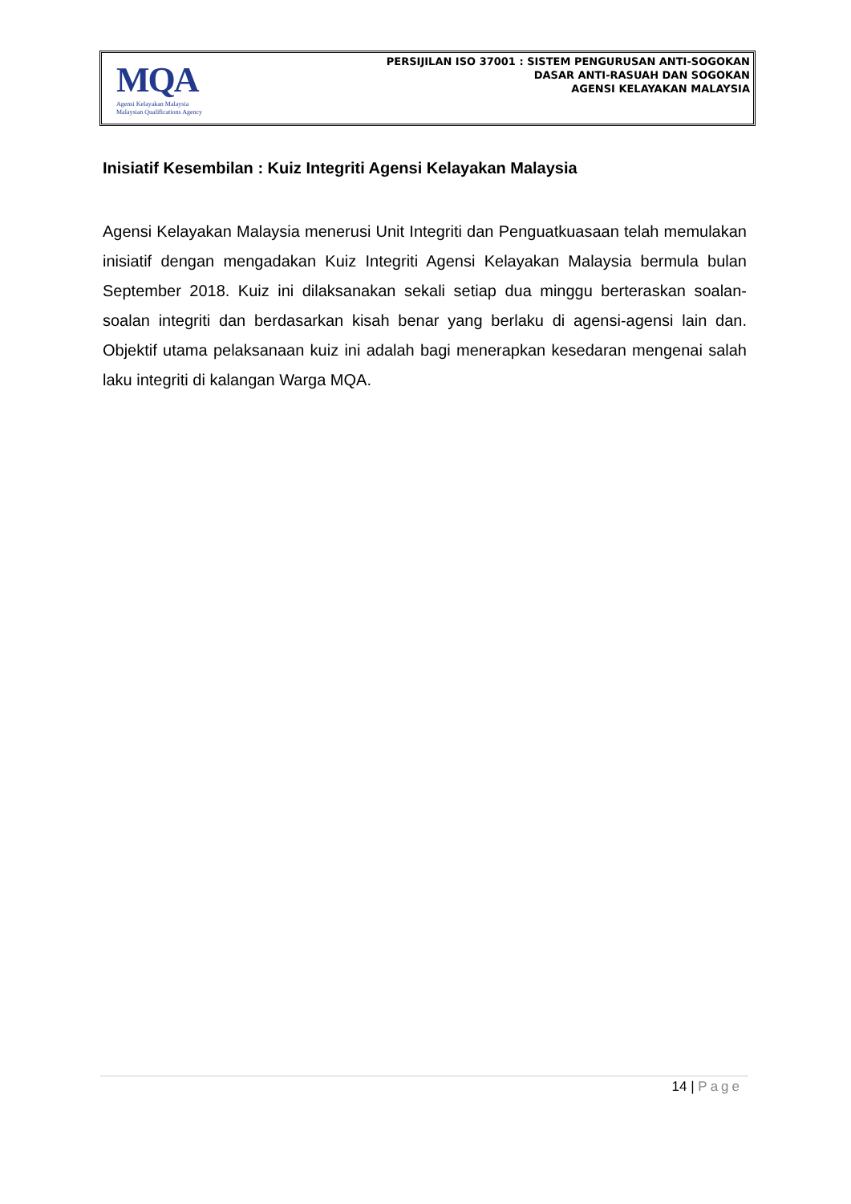MQA
Agensi Kelayakan Malaysia
Malaysian Qualifications Agency
PERSIJILAN ISO 37001 : SISTEM PENGURUSAN ANTI-SOGOKAN
DASAR ANTI-RASUAH DAN SOGOKAN
AGENSI KELAYAKAN MALAYSIA
Inisiatif Kesembilan : Kuiz Integriti Agensi Kelayakan Malaysia
Agensi Kelayakan Malaysia menerusi Unit Integriti dan Penguatkuasaan telah memulakan inisiatif dengan mengadakan Kuiz Integriti Agensi Kelayakan Malaysia bermula bulan September 2018. Kuiz ini dilaksanakan sekali setiap dua minggu berteraskan soalan-soalan integriti dan berdasarkan kisah benar yang berlaku di agensi-agensi lain dan. Objektif utama pelaksanaan kuiz ini adalah bagi menerapkan kesedaran mengenai salah laku integriti di kalangan Warga MQA.
14 | Page